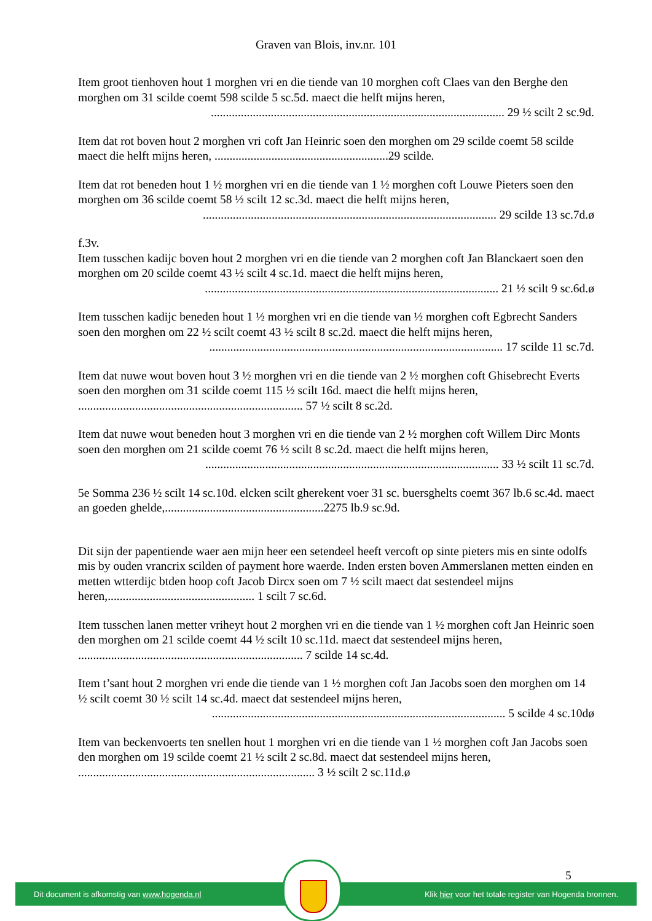Graven van Blois, inv.nr. 101
Item groot tienhoven hout 1 morghen vri en die tiende van 10 morghen coft Claes van den Berghe den morghen om 31 scilde coemt 598 scilde 5 sc.5d. maect die helft mijns heren,.................................................................................................. 29 ½ scilt 2 sc.9d.
Item dat rot boven hout 2 morghen vri coft Jan Heinric soen den morghen om 29 scilde coemt 58 scilde maect die helft mijns heren, ..........................................................29 scilde.
Item dat rot beneden hout 1 ½ morghen vri en die tiende van 1 ½ morghen coft Louwe Pieters soen den morghen om 36 scilde coemt 58 ½ scilt 12 sc.3d. maect die helft mijns heren,.................................................................................................. 29 scilde 13 sc.7d.ø
f.3v.
Item tusschen kadijc boven hout 2 morghen vri en die tiende van 2 morghen coft Jan Blanckaert soen den morghen om 20 scilde coemt 43 ½ scilt 4 sc.1d. maect die helft mijns heren,.................................................................................................. 21 ½ scilt 9 sc.6d.ø
Item tusschen kadijc beneden hout 1 ½ morghen vri en die tiende van ½ morghen coft Egbrecht Sanders soen den morghen om 22 ½ scilt coemt 43 ½ scilt 8 sc.2d. maect die helft mijns heren,.................................................................................................. 17 scilde 11 sc.7d.
Item dat nuwe wout boven hout 3 ½ morghen vri en die tiende van 2 ½ morghen coft Ghisebrecht Everts soen den morghen om 31 scilde coemt 115 ½ scilt 16d. maect die helft mijns heren, ........................................................................... 57 ½ scilt 8 sc.2d.
Item dat nuwe wout beneden hout 3 morghen vri en die tiende van 2 ½ morghen coft Willem Dirc Monts soen den morghen om 21 scilde coemt 76 ½ scilt 8 sc.2d. maect die helft mijns heren,.................................................................................................. 33 ½ scilt 11 sc.7d.
5e Somma 236 ½ scilt 14 sc.10d. elcken scilt gherekent voer 31 sc. buersghelts coemt 367 lb.6 sc.4d. maect an goeden ghelde,.....................................................2275 lb.9 sc.9d.
Dit sijn der papentiende waer aen mijn heer een setendeel heeft vercoft op sinte pieters mis en sinte odolfs mis by ouden vrancrix scilden of payment hore waerde. Inden ersten boven Ammerslanen metten einden en metten wtterdijc btden hoop coft Jacob Dircx soen om 7 ½ scilt maect dat sestendeel mijns heren,................................................. 1 scilt 7 sc.6d.
Item tusschen lanen metter vriheyt hout 2 morghen vri en die tiende van 1 ½ morghen coft Jan Heinric soen den morghen om 21 scilde coemt 44 ½ scilt 10 sc.11d. maect dat sestendeel mijns heren, ........................................................................... 7 scilde 14 sc.4d.
Item t’sant hout 2 morghen vri ende die tiende van 1 ½ morghen coft Jan Jacobs soen den morghen om 14 ½ scilt coemt 30 ½ scilt 14 sc.4d. maect dat sestendeel mijns heren,.................................................................................................. 5 scilde 4 sc.10dø
Item van beckenvoerts ten snellen hout 1 morghen vri en die tiende van 1 ½ morghen coft Jan Jacobs soen den morghen om 19 scilde coemt 21 ½ scilt 2 sc.8d. maect dat sestendeel mijns heren, ............................................................................... 3 ½ scilt 2 sc.11d.ø
5
Dit document is afkomstig van www.hogenda.nl Klik hier voor het totale register van Hogenda bronnen.